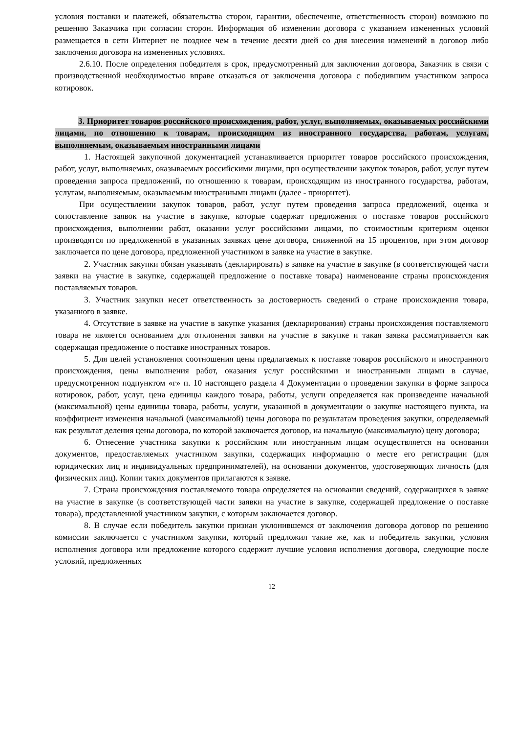условия поставки и платежей, обязательства сторон, гарантии, обеспечение, ответственность сторон) возможно по решению Заказчика при согласии сторон. Информация об изменении договора с указанием измененных условий размещается в сети Интернет не позднее чем в течение десяти дней со дня внесения изменений в договор либо заключения договора на измененных условиях.
2.6.10. После определения победителя в срок, предусмотренный для заключения договора, Заказчик в связи с производственной необходимостью вправе отказаться от заключения договора с победившим участником запроса котировок.
3. Приоритет товаров российского происхождения, работ, услуг, выполняемых, оказываемых российскими лицами, по отношению к товарам, происходящим из иностранного государства, работам, услугам, выполняемым, оказываемым иностранными лицами
1. Настоящей закупочной документацией устанавливается приоритет товаров российского происхождения, работ, услуг, выполняемых, оказываемых российскими лицами, при осуществлении закупок товаров, работ, услуг путем проведения запроса предложений, по отношению к товарам, происходящим из иностранного государства, работам, услугам, выполняемым, оказываемым иностранными лицами (далее - приоритет).
При осуществлении закупок товаров, работ, услуг путем проведения запроса предложений, оценка и сопоставление заявок на участие в закупке, которые содержат предложения о поставке товаров российского происхождения, выполнении работ, оказании услуг российскими лицами, по стоимостным критериям оценки производятся по предложенной в указанных заявках цене договора, сниженной на 15 процентов, при этом договор заключается по цене договора, предложенной участником в заявке на участие в закупке.
2. Участник закупки обязан указывать (декларировать) в заявке на участие в закупке (в соответствующей части заявки на участие в закупке, содержащей предложение о поставке товара) наименование страны происхождения поставляемых товаров.
3. Участник закупки несет ответственность за достоверность сведений о стране происхождения товара, указанного в заявке.
4. Отсутствие в заявке на участие в закупке указания (декларирования) страны происхождения поставляемого товара не является основанием для отклонения заявки на участие в закупке и такая заявка рассматривается как содержащая предложение о поставке иностранных товаров.
5. Для целей установления соотношения цены предлагаемых к поставке товаров российского и иностранного происхождения, цены выполнения работ, оказания услуг российскими и иностранными лицами в случае, предусмотренном подпунктом «г» п. 10 настоящего раздела 4 Документации о проведении закупки в форме запроса котировок, работ, услуг, цена единицы каждого товара, работы, услуги определяется как произведение начальной (максимальной) цены единицы товара, работы, услуги, указанной в документации о закупке настоящего пункта, на коэффициент изменения начальной (максимальной) цены договора по результатам проведения закупки, определяемый как результат деления цены договора, по которой заключается договор, на начальную (максимальную) цену договора;
6. Отнесение участника закупки к российским или иностранным лицам осуществляется на основании документов, предоставляемых участником закупки, содержащих информацию о месте его регистрации (для юридических лиц и индивидуальных предпринимателей), на основании документов, удостоверяющих личность (для физических лиц). Копии таких документов прилагаются к заявке.
7. Страна происхождения поставляемого товара определяется на основании сведений, содержащихся в заявке на участие в закупке (в соответствующей части заявки на участие в закупке, содержащей предложение о поставке товара), представленной участником закупки, с которым заключается договор.
8. В случае если победитель закупки признан уклонившемся от заключения договора договор по решению комиссии заключается с участником закупки, который предложил такие же, как и победитель закупки, условия исполнения договора или предложение которого содержит лучшие условия исполнения договора, следующие после условий, предложенных
12